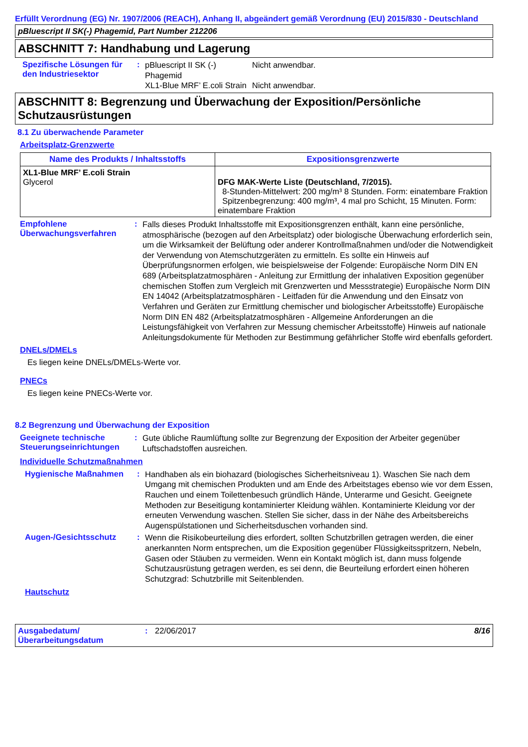Erfüllt Verordnung (EG) Nr. 1907/2006 (REACH), Anhang II, abgeändert gemäß Verordnung (EU) 2015/830 - Deutschland
pBluescript II SK(-) Phagemid, Part Number 212206
ABSCHNITT 7: Handhabung und Lagerung
Spezifische Lösungen für den Industriesektor
:
pBluescript II SK (-) Phagemid
Nicht anwendbar.
XL1-Blue MRF’ E.coli Strain
Nicht anwendbar.
ABSCHNITT 8: Begrenzung und Überwachung der Exposition/Persönliche Schutzausrüstungen
8.1 Zu überwachende Parameter
Arbeitsplatz-Grenzwerte
| Name des Produkts / Inhaltsstoffs | Expositionsgrenzwerte |
| --- | --- |
| XL1-Blue MRF’ E.coli Strain Glycerol | DFG MAK-Werte Liste (Deutschland, 7/2015). 8-Stunden-Mittelwert: 200 mg/m³ 8 Stunden. Form: einatembare Fraktion Spitzenbegrenzung: 400 mg/m³, 4 mal pro Schicht, 15 Minuten. Form: einatembare Fraktion |
Empfohlene Überwachungsverfahren
:
Falls dieses Produkt Inhaltsstoffe mit Expositionsgrenzen enthält, kann eine persönliche, atmosphärische (bezogen auf den Arbeitsplatz) oder biologische Überwachung erforderlich sein, um die Wirksamkeit der Belüftung oder anderer Kontrollmaßnahmen und/oder die Notwendigkeit der Verwendung von Atemschutzgeräten zu ermitteln. Es sollte ein Hinweis auf Überprüfungsnormen erfolgen, wie beispielsweise der Folgende: Europäische Norm DIN EN 689 (Arbeitsplatzatmosphären - Anleitung zur Ermittlung der inhalativen Exposition gegenüber chemischen Stoffen zum Vergleich mit Grenzwerten und Messstrategie) Europäische Norm DIN EN 14042 (Arbeitsplatzatmosphären - Leitfaden für die Anwendung und den Einsatz von Verfahren und Geräten zur Ermittlung chemischer und biologischer Arbeitsstoffe) Europäische Norm DIN EN 482 (Arbeitsplatzatmosphären - Allgemeine Anforderungen an die Leistungsfähigkeit von Verfahren zur Messung chemischer Arbeitsstoffe) Hinweis auf nationale Anleitungsdokumente für Methoden zur Bestimmung gefährlicher Stoffe wird ebenfalls gefordert.
DNELs/DMELs
Es liegen keine DNELs/DMELs-Werte vor.
PNECs
Es liegen keine PNECs-Werte vor.
8.2 Begrenzung und Überwachung der Exposition
Geeignete technische Steuerungseinrichtungen
:
Gute übliche Raumlüftung sollte zur Begrenzung der Exposition der Arbeiter gegenüber Luftschadstoffen ausreichen.
Individuelle Schutzmaßnahmen
Hygienische Maßnahmen :
Handhaben als ein biohazard (biologisches Sicherheitsniveau 1). Waschen Sie nach dem Umgang mit chemischen Produkten und am Ende des Arbeitstages ebenso wie vor dem Essen, Rauchen und einem Toilettenbesuch gründlich Hände, Unterarme und Gesicht. Geeignete Methoden zur Beseitigung kontaminierter Kleidung wählen. Kontaminierte Kleidung vor der erneuten Verwendung waschen. Stellen Sie sicher, dass in der Nähe des Arbeitsbereichs Augenspülstationen und Sicherheitsduschen vorhanden sind.
Augen-/Gesichtsschutz :
Wenn die Risikobeurteilung dies erfordert, sollten Schutzbrillen getragen werden, die einer anerkannten Norm entsprechen, um die Exposition gegenüber Flüssigkeitsspritzern, Nebeln, Gasen oder Stäuben zu vermeiden. Wenn ein Kontakt möglich ist, dann muss folgende Schutzausrüstung getragen werden, es sei denn, die Beurteilung erfordert einen höheren Schutzgrad: Schutzbrille mit Seitenblenden.
Hautschutz
Ausgabedatum/ Überarbeitungsdatum
: 22/06/2017 8/16